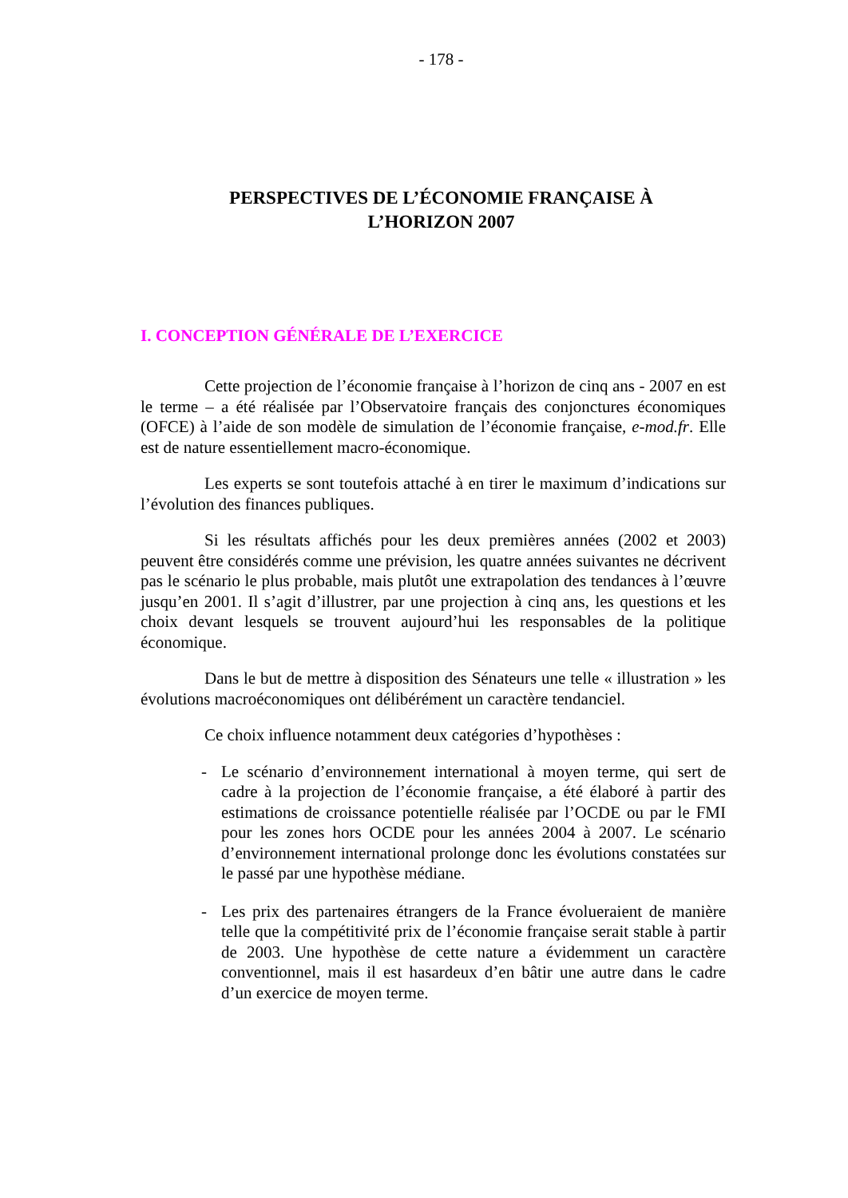- 178 -
PERSPECTIVES DE L’ÉCONOMIE FRANÇAISE À
L’HORIZON 2007
I. CONCEPTION GÉNÉRALE DE L’EXERCICE
Cette projection de l’économie française à l’horizon de cinq ans - 2007 en est le terme – a été réalisée par l’Observatoire français des conjonctures économiques (OFCE) à l’aide de son modèle de simulation de l’économie française, e-mod.fr. Elle est de nature essentiellement macro-économique.
Les experts se sont toutefois attaché à en tirer le maximum d’indications sur l’évolution des finances publiques.
Si les résultats affichés pour les deux premières années (2002 et 2003) peuvent être considérés comme une prévision, les quatre années suivantes ne décrivent pas le scénario le plus probable, mais plutôt une extrapolation des tendances à l’œuvre jusqu’en 2001. Il s’agit d’illustrer, par une projection à cinq ans, les questions et les choix devant lesquels se trouvent aujourd’hui les responsables de la politique économique.
Dans le but de mettre à disposition des Sénateurs une telle « illustration » les évolutions macroéconomiques ont délibérément un caractère tendanciel.
Ce choix influence notamment deux catégories d’hypothèses :
- Le scénario d’environnement international à moyen terme, qui sert de cadre à la projection de l’économie française, a été élaboré à partir des estimations de croissance potentielle réalisée par l’OCDE ou par le FMI pour les zones hors OCDE pour les années 2004 à 2007. Le scénario d’environnement international prolonge donc les évolutions constatées sur le passé par une hypothèse médiane.
- Les prix des partenaires étrangers de la France évolueraient de manière telle que la compétitivité prix de l’économie française serait stable à partir de 2003. Une hypothèse de cette nature a évidemment un caractère conventionnel, mais il est hasardeux d’en bâtir une autre dans le cadre d’un exercice de moyen terme.